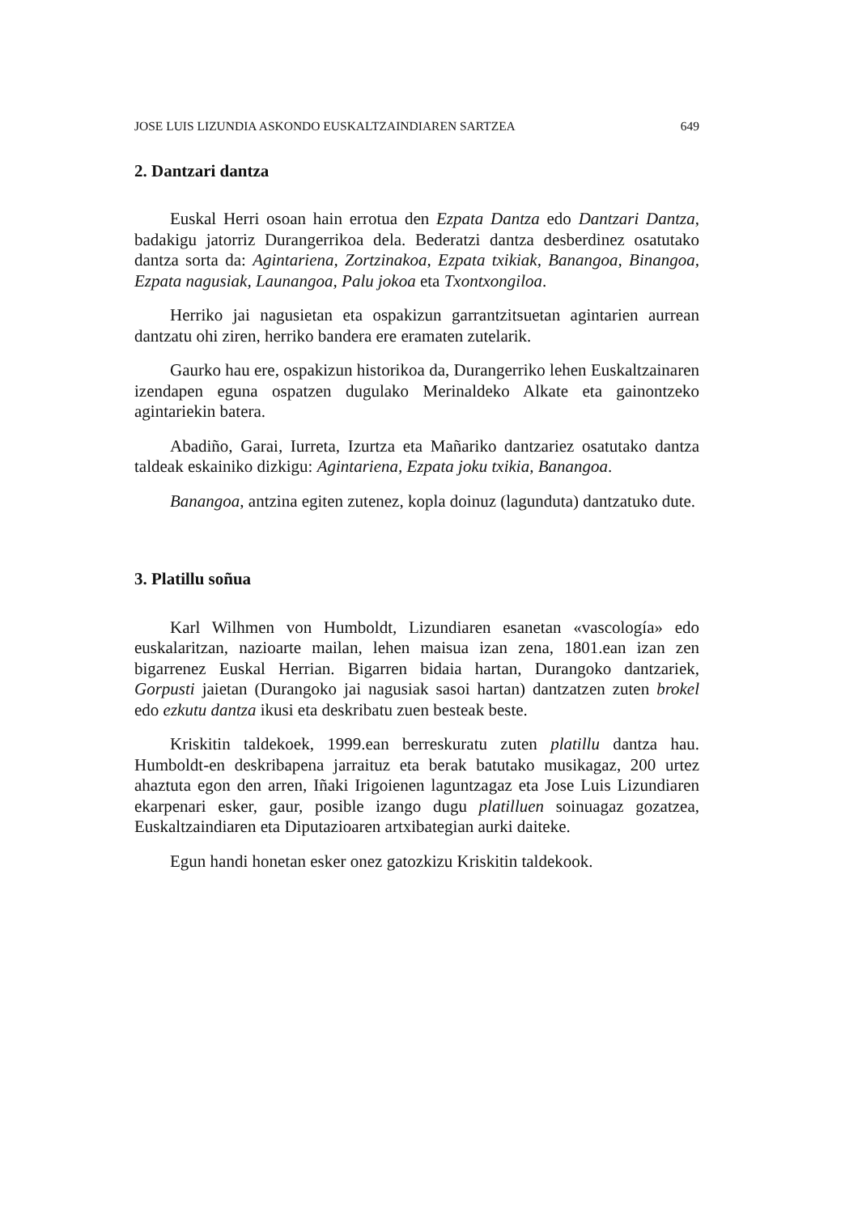JOSE LUIS LIZUNDIA ASKONDO EUSKALTZAINDIAREN SARTZEA 649
2. Dantzari dantza
Euskal Herri osoan hain errotua den Ezpata Dantza edo Dantzari Dantza, badakigu jatorriz Durangerrikoa dela. Bederatzi dantza desberdinez osatutako dantza sorta da: Agintariena, Zortzinakoa, Ezpata txikiak, Banangoa, Binangoa, Ezpata nagusiak, Launangoa, Palu jokoa eta Txontxongiloa.
Herriko jai nagusietan eta ospakizun garrantzitsuetan agintarien aurrean dantzatu ohi ziren, herriko bandera ere eramaten zutelarik.
Gaurko hau ere, ospakizun historikoa da, Durangerriko lehen Euskaltzainaren izendapen eguna ospatzen dugulako Merinaldeko Alkate eta gainontzeko agintariekin batera.
Abadiño, Garai, Iurreta, Izurtza eta Mañariko dantzariez osatutako dantza taldeak eskainiko dizkigu: Agintariena, Ezpata joku txikia, Banangoa.
Banangoa, antzina egiten zutenez, kopla doinuz (lagunduta) dantzatuko dute.
3. Platillu soñua
Karl Wilhmen von Humboldt, Lizundiaren esanetan «vascología» edo euskalaritzan, nazioarte mailan, lehen maisua izan zena, 1801.ean izan zen bigarrenez Euskal Herrian. Bigarren bidaia hartan, Durangoko dantzariek, Gorpusti jaietan (Durangoko jai nagusiak sasoi hartan) dantzatzen zuten brokel edo ezkutu dantza ikusi eta deskribatu zuen besteak beste.
Kriskitin taldekoek, 1999.ean berreskuratu zuten platillu dantza hau. Humboldt-en deskribapena jarraituz eta berak batutako musikagaz, 200 urtez ahaztuta egon den arren, Iñaki Irigoienen laguntzagaz eta Jose Luis Lizundiaren ekarpenari esker, gaur, posible izango dugu platilluen soinuagaz gozatzea, Euskaltzaindiaren eta Diputazioaren artxibategian aurki daiteke.
Egun handi honetan esker onez gatozkizu Kriskitin taldekook.